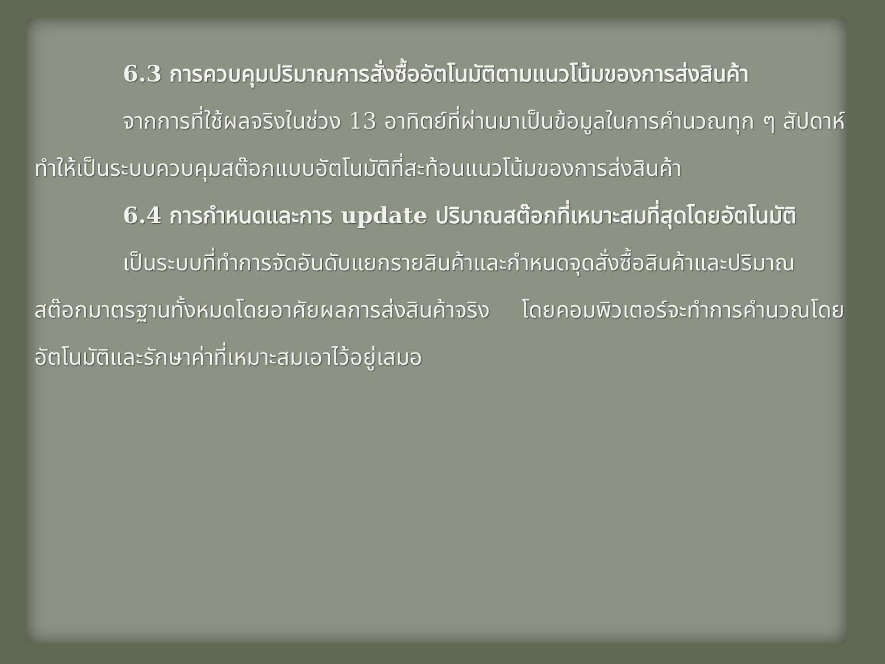6.3 การควบคุมปริมาณการสั่งซื้ออัตโนมัติตามแนวโน้มของการส่งสินค้า
จากการที่ใช้ผลจริงในช่วง 13 อาทิตย์ที่ผ่านมาเป็นข้อมูลในการคำนวณทุก ๆ สัปดาห์ ทำให้เป็นระบบควบคุมสต๊อกแบบอัตโนมัติที่สะท้อนแนวโน้มของการส่งสินค้า
6.4 การกำหนดและการ update ปริมาณสต๊อกที่เหมาะสมที่สุดโดยอัตโนมัติ
เป็นระบบที่ทำการจัดอันดับแยกรายสินค้าและกำหนดจุดสั่งซื้อสินค้าและปริมาณสต๊อกมาตรฐานทั้งหมดโดยอาศัยผลการส่งสินค้าจริง โดยคอมพิวเตอร์จะทำการคำนวณโดยอัตโนมัติและรักษาค่าที่เหมาะสมเอาไว้อยู่เสมอ